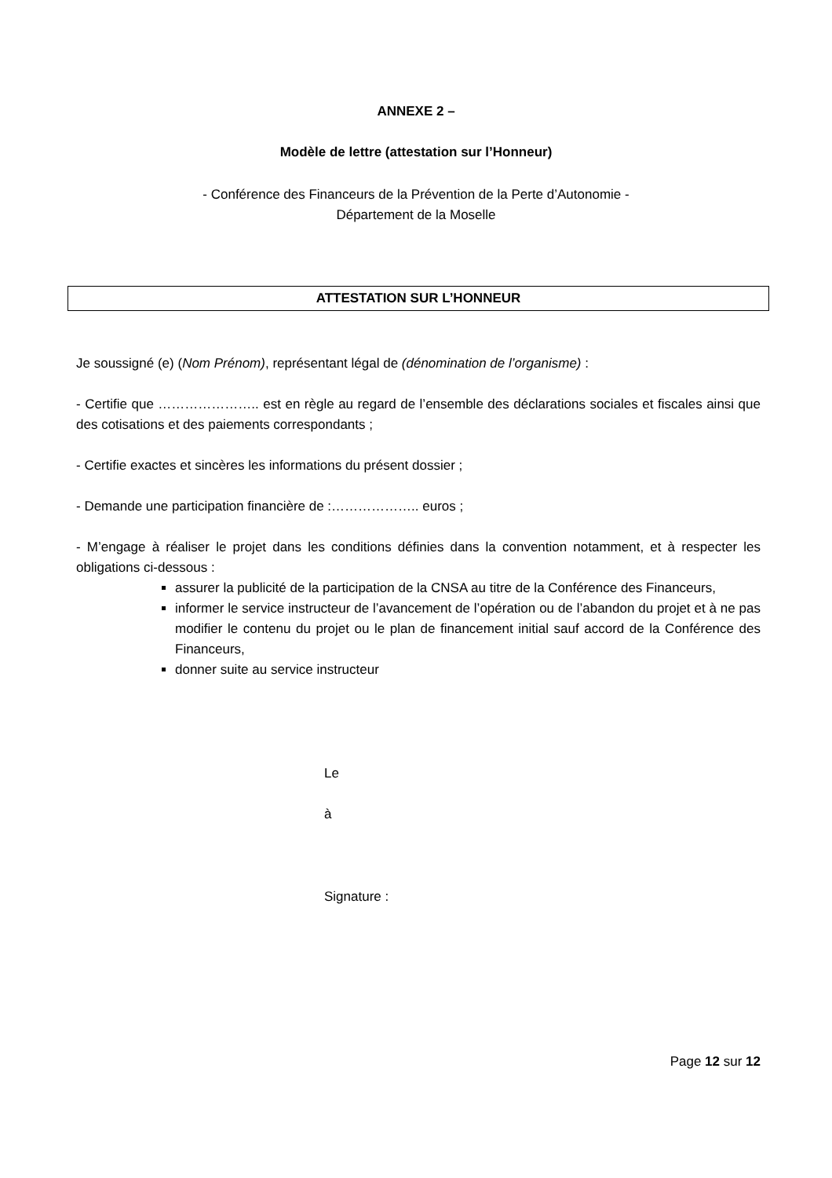ANNEXE 2 –
Modèle de lettre (attestation sur l’Honneur)
- Conférence des Financeurs de la Prévention de la Perte d’Autonomie -
Département de la Moselle
ATTESTATION SUR L’HONNEUR
Je soussigné (e) (Nom Prénom), représentant légal de (dénomination de l’organisme) :
- Certifie que ………………….. est en règle au regard de l’ensemble des déclarations sociales et fiscales ainsi que des cotisations et des paiements correspondants ;
- Certifie exactes et sincères les informations du présent dossier ;
- Demande une participation financière de :……………….. euros ;
- M’engage à réaliser le projet dans les conditions définies dans la convention notamment, et à respecter les obligations ci-dessous :
assurer la publicité de la participation de la CNSA au titre de la Conférence des Financeurs,
informer le service instructeur de l’avancement de l’opération ou de l’abandon du projet et à ne pas modifier le contenu du projet ou le plan de financement initial sauf accord de la Conférence des Financeurs,
donner suite au service instructeur
Le
à
Signature :
Page 12 sur 12